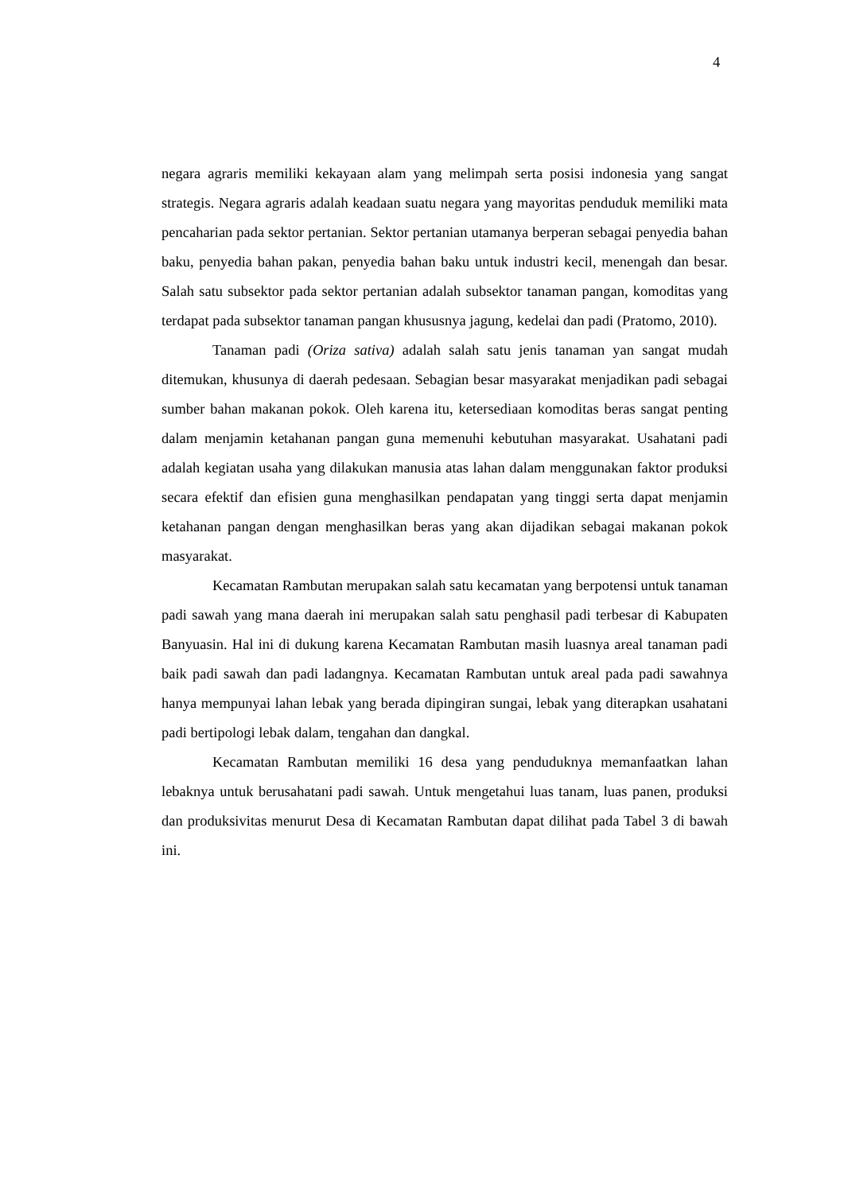4
negara agraris memiliki kekayaan alam yang melimpah serta posisi indonesia yang sangat strategis. Negara agraris adalah keadaan suatu negara yang mayoritas penduduk memiliki mata pencaharian pada sektor pertanian. Sektor pertanian utamanya berperan sebagai penyedia bahan baku, penyedia bahan pakan, penyedia bahan baku untuk industri kecil, menengah dan besar. Salah satu subsektor pada sektor pertanian adalah subsektor tanaman pangan, komoditas yang terdapat pada subsektor tanaman pangan khususnya jagung, kedelai dan padi (Pratomo, 2010).
Tanaman padi (Oriza sativa) adalah salah satu jenis tanaman yan sangat mudah ditemukan, khusunya di daerah pedesaan. Sebagian besar masyarakat menjadikan padi sebagai sumber bahan makanan pokok. Oleh karena itu, ketersediaan komoditas beras sangat penting dalam menjamin ketahanan pangan guna memenuhi kebutuhan masyarakat. Usahatani padi adalah kegiatan usaha yang dilakukan manusia atas lahan dalam menggunakan faktor produksi secara efektif dan efisien guna menghasilkan pendapatan yang tinggi serta dapat menjamin ketahanan pangan dengan menghasilkan beras yang akan dijadikan sebagai makanan pokok masyarakat.
Kecamatan Rambutan merupakan salah satu kecamatan yang berpotensi untuk tanaman padi sawah yang mana daerah ini merupakan salah satu penghasil padi terbesar di Kabupaten Banyuasin. Hal ini di dukung karena Kecamatan Rambutan masih luasnya areal tanaman padi baik padi sawah dan padi ladangnya. Kecamatan Rambutan untuk areal pada padi sawahnya hanya mempunyai lahan lebak yang berada dipingiran sungai, lebak yang diterapkan usahatani padi bertipologi lebak dalam, tengahan dan dangkal.
Kecamatan Rambutan memiliki 16 desa yang penduduknya memanfaatkan lahan lebaknya untuk berusahatani padi sawah. Untuk mengetahui luas tanam, luas panen, produksi dan produksivitas menurut Desa di Kecamatan Rambutan dapat dilihat pada Tabel 3 di bawah ini.